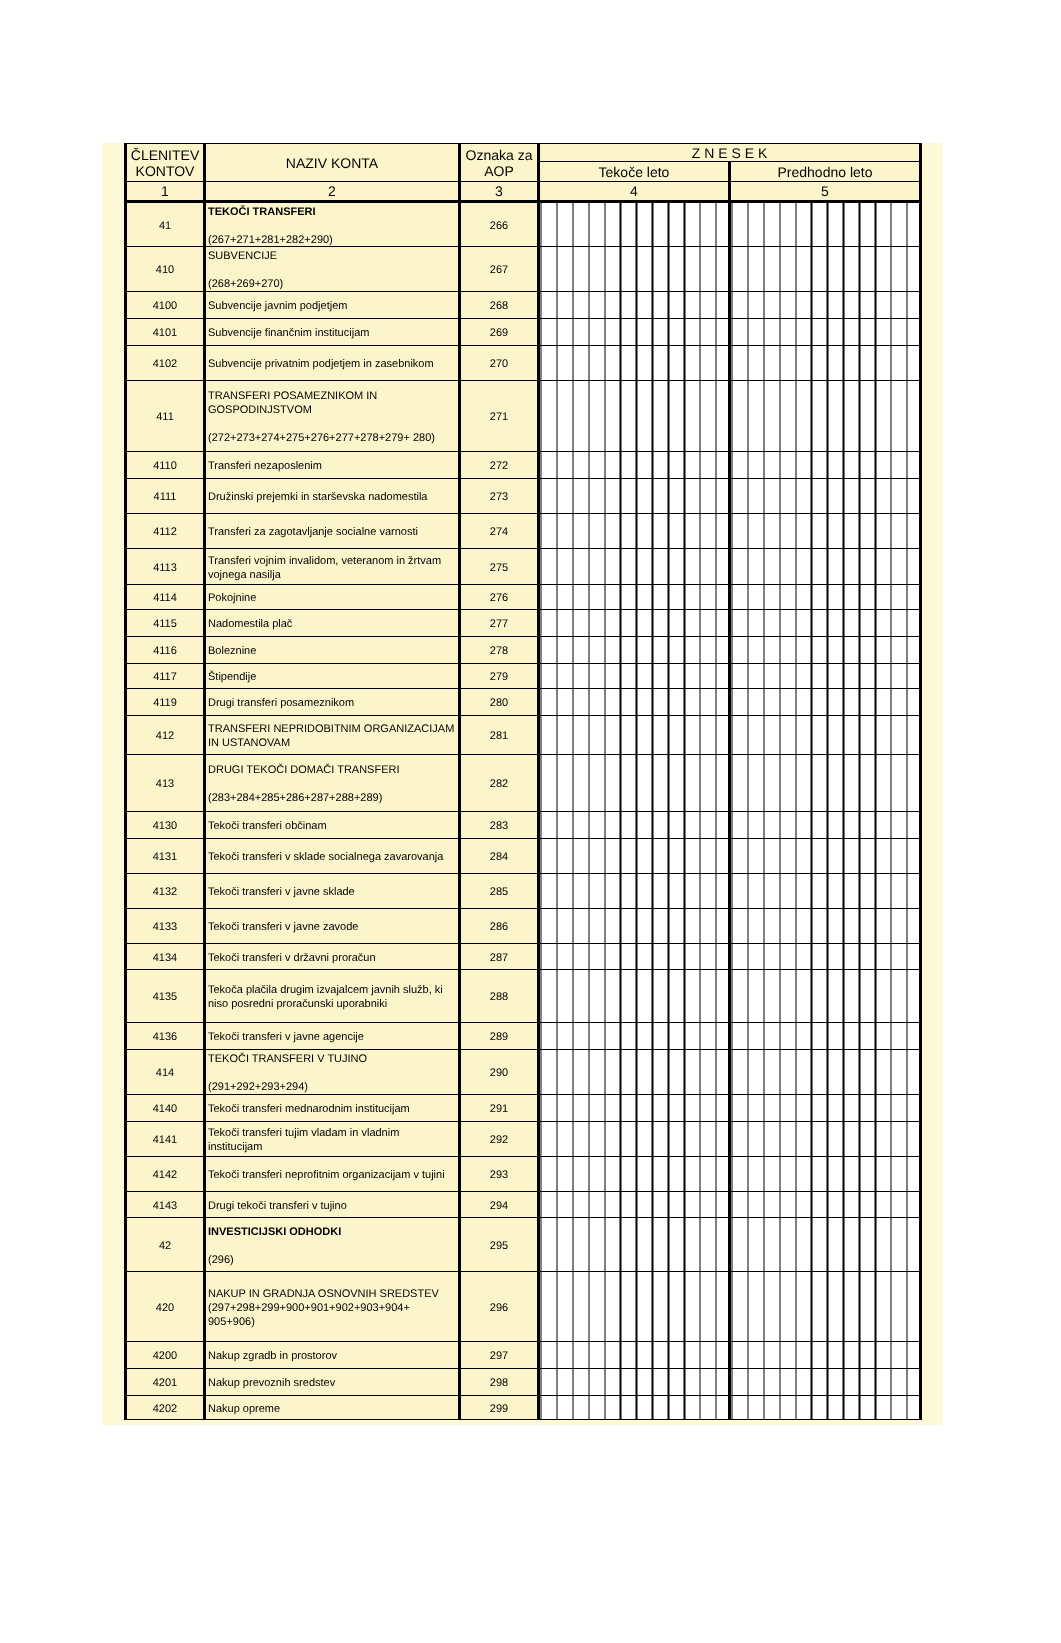| ČLENITEV KONTOV | NAZIV KONTA | Oznaka za AOP | Z N E S E K | |
| --- | --- | --- | --- | --- |
| | | | Tekoče leto | Predhodno leto |
| 1 | 2 | 3 | 4 | 5 |
| 41 | TEKOČI TRANSFERI (267+271+281+282+290) | 266 | | |
| 410 | SUBVENCIJE (268+269+270) | 267 | | |
| 4100 | Subvencije javnim podjetjem | 268 | | |
| 4101 | Subvencije finančnim institucijam | 269 | | |
| 4102 | Subvencije privatnim podjetjem in zasebnikom | 270 | | |
| 411 | TRANSFERI POSAMEZNIKOM IN GOSPODINJSTVOM (272+273+274+275+276+277+278+279+ 280) | 271 | | |
| 4110 | Transferi nezaposlenim | 272 | | |
| 4111 | Družinski prejemki in starševska nadomestila | 273 | | |
| 4112 | Transferi za zagotavljanje socialne varnosti | 274 | | |
| 4113 | Transferi vojnim invalidom, veteranom in žrtvam vojnega nasilja | 275 | | |
| 4114 | Pokojnine | 276 | | |
| 4115 | Nadomestila plač | 277 | | |
| 4116 | Bolezn​ine | 278 | | |
| 4117 | Štipendije | 279 | | |
| 4119 | Drugi transferi posameznikom | 280 | | |
| 412 | TRANSFERI NEPRIDOBITNIM ORGANIZACIJAM IN USTANOVAM | 281 | | |
| 413 | DRUGI TEKOČI DOMAČI TRANSFERI (283+284+285+286+287+288+289) | 282 | | |
| 4130 | Tekoči transferi občinam | 283 | | |
| 4131 | Tekoči transferi v sklade socialnega zavarovanja | 284 | | |
| 4132 | Tekoči transferi v javne sklade | 285 | | |
| 4133 | Tekoči transferi v javne zavode | 286 | | |
| 4134 | Tekoči transferi v državni proračun | 287 | | |
| 4135 | Tekoča plačila drugim izvajalcem javnih služb, ki niso posredni proračunski uporabniki | 288 | | |
| 4136 | Tekoči transferi v javne agencije | 289 | | |
| 414 | TEKOČI TRANSFERI V TUJINO (291+292+293+294) | 290 | | |
| 4140 | Tekoči transferi mednarodnim institucijam | 291 | | |
| 4141 | Tekoči transferi tujim vladam in vladnim institucijam | 292 | | |
| 4142 | Tekoči transferi neprofitnim organizacijam v tujini | 293 | | |
| 4143 | Drugi tekoči transferi v tujino | 294 | | |
| 42 | INVESTICIJSKI ODHODKI (296) | 295 | | |
| 420 | NAKUP IN GRADNJA OSNOVNIH SREDSTEV (297+298+299+900+901+902+903+904+ 905+906) | 296 | | |
| 4200 | Nakup zgradb in prostorov | 297 | | |
| 4201 | Nakup prevoznih sredstev | 298 | | |
| 4202 | Nakup opreme | 299 | | |